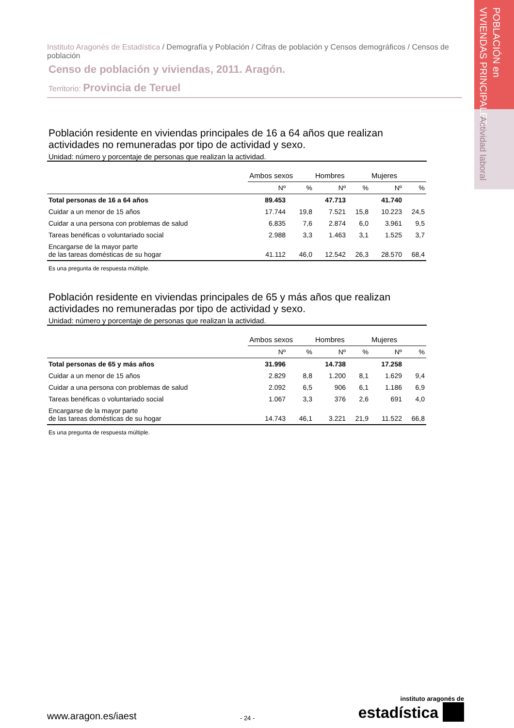POBLACIÓN en
VIVIENDAS PRINCIPALES
Actividad laboral
Instituto Aragonés de Estadística / Demografía y Población / Cifras de población y Censos demográficos / Censos de población
Censo de población y viviendas, 2011. Aragón.
Territorio: Provincia de Teruel
Población residente en viviendas principales de 16 a 64 años que realizan actividades no remuneradas por tipo de actividad y sexo.
Unidad: número y porcentaje de personas que realizan la actividad.
| | Ambos sexos | | Hombres | | Mujeres | |
| --- | --- | --- | --- | --- | --- | --- |
| | Nº | % | Nº | % | Nº | % |
| Total personas de 16 a 64 años | 89.453 | | 47.713 | | 41.740 | |
| Cuidar a un menor de 15 años | 17.744 | 19,8 | 7.521 | 15,8 | 10.223 | 24,5 |
| Cuidar a una persona con problemas de salud | 6.835 | 7,6 | 2.874 | 6,0 | 3.961 | 9,5 |
| Tareas benéficas o voluntariado social | 2.988 | 3,3 | 1.463 | 3,1 | 1.525 | 3,7 |
| Encargarse de la mayor parte de las tareas domésticas de su hogar | 41.112 | 46,0 | 12.542 | 26,3 | 28.570 | 68,4 |
Es una pregunta de respuesta múltiple.
Población residente en viviendas principales de 65 y más años que realizan actividades no remuneradas por tipo de actividad y sexo.
Unidad: número y porcentaje de personas que realizan la actividad.
| | Ambos sexos | | Hombres | | Mujeres | |
| --- | --- | --- | --- | --- | --- | --- |
| | Nº | % | Nº | % | Nº | % |
| Total personas de 65 y más años | 31.996 | | 14.738 | | 17.258 | |
| Cuidar a un menor de 15 años | 2.829 | 8,8 | 1.200 | 8,1 | 1.629 | 9,4 |
| Cuidar a una persona con problemas de salud | 2.092 | 6,5 | 906 | 6,1 | 1.186 | 6,9 |
| Tareas benéficas o voluntariado social | 1.067 | 3,3 | 376 | 2,6 | 691 | 4,0 |
| Encargarse de la mayor parte de las tareas domésticas de su hogar | 14.743 | 46,1 | 3.221 | 21,9 | 11.522 | 66,8 |
Es una pregunta de respuesta múltiple.
www.aragon.es/iaest
- 24 -
instituto aragonés de
estadística